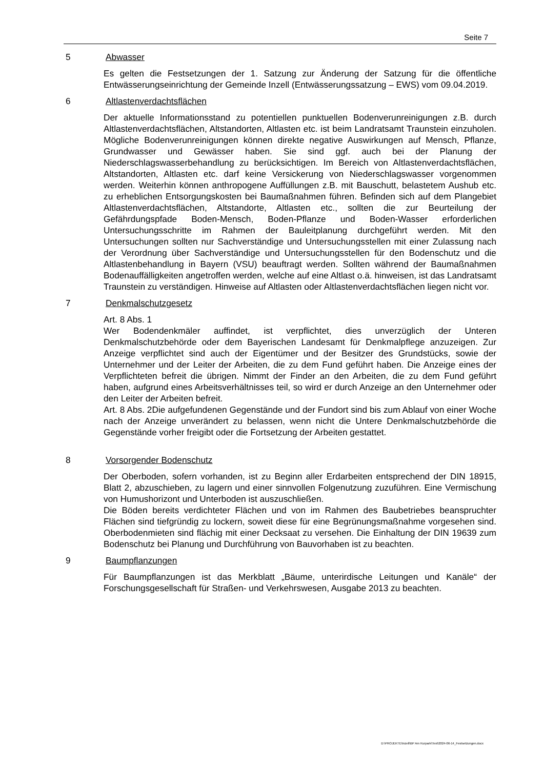Seite 7
5 Abwasser
Es gelten die Festsetzungen der 1. Satzung zur Änderung der Satzung für die öffentliche Entwässerungseinrichtung der Gemeinde Inzell (Entwässerungssatzung – EWS) vom 09.04.2019.
6 Altlastenverdachtsflächen
Der aktuelle Informationsstand zu potentiellen punktuellen Bodenverunreinigungen z.B. durch Altlastenverdachtsflächen, Altstandorten, Altlasten etc. ist beim Landratsamt Traunstein einzuholen. Mögliche Bodenverunreinigungen können direkte negative Auswirkungen auf Mensch, Pflanze, Grundwasser und Gewässer haben. Sie sind ggf. auch bei der Planung der Niederschlagswasserbehandlung zu berücksichtigen. Im Bereich von Altlastenverdachtsflächen, Altstandorten, Altlasten etc. darf keine Versickerung von Niederschlagswasser vorgenommen werden. Weiterhin können anthropogene Auffüllungen z.B. mit Bauschutt, belastetem Aushub etc. zu erheblichen Entsorgungskosten bei Baumaßnahmen führen. Befinden sich auf dem Plangebiet Altlastenverdachtsflächen, Altstandorte, Altlasten etc., sollten die zur Beurteilung der Gefährdungspfade Boden-Mensch, Boden-Pflanze und Boden-Wasser erforderlichen Untersuchungsschritte im Rahmen der Bauleitplanung durchgeführt werden. Mit den Untersuchungen sollten nur Sachverständige und Untersuchungsstellen mit einer Zulassung nach der Verordnung über Sachverständige und Untersuchungsstellen für den Bodenschutz und die Altlastenbehandlung in Bayern (VSU) beauftragt werden. Sollten während der Baumaßnahmen Bodenauffälligkeiten angetroffen werden, welche auf eine Altlast o.ä. hinweisen, ist das Landratsamt Traunstein zu verständigen. Hinweise auf Altlasten oder Altlastenverdachtsflächen liegen nicht vor.
7 Denkmalschutzgesetz
Art. 8 Abs. 1
Wer Bodendenkmäler auffindet, ist verpflichtet, dies unverzüglich der Unteren Denkmalschutzbehörde oder dem Bayerischen Landesamt für Denkmalpflege anzuzeigen. Zur Anzeige verpflichtet sind auch der Eigentümer und der Besitzer des Grundstücks, sowie der Unternehmer und der Leiter der Arbeiten, die zu dem Fund geführt haben. Die Anzeige eines der Verpflichteten befreit die übrigen. Nimmt der Finder an den Arbeiten, die zu dem Fund geführt haben, aufgrund eines Arbeitsverhältnisses teil, so wird er durch Anzeige an den Unternehmer oder den Leiter der Arbeiten befreit.
Art. 8 Abs. 2Die aufgefundenen Gegenstände und der Fundort sind bis zum Ablauf von einer Woche nach der Anzeige unverändert zu belassen, wenn nicht die Untere Denkmalschutzbehörde die Gegenstände vorher freigibt oder die Fortsetzung der Arbeiten gestattet.
8 Vorsorgender Bodenschutz
Der Oberboden, sofern vorhanden, ist zu Beginn aller Erdarbeiten entsprechend der DIN 18915, Blatt 2, abzuschieben, zu lagern und einer sinnvollen Folgenutzung zuzuführen. Eine Vermischung von Humushorizont und Unterboden ist auszuschließen.
Die Böden bereits verdichteter Flächen und von im Rahmen des Baubetriebes beanspruchter Flächen sind tiefgründig zu lockern, soweit diese für eine Begrünungsmaßnahme vorgesehen sind. Oberbodenmieten sind flächig mit einer Decksaat zu versehen. Die Einhaltung der DIN 19639 zum Bodenschutz bei Planung und Durchführung von Bauvorhaben ist zu beachten.
9 Baumpflanzungen
Für Baumpflanzungen ist das Merkblatt „Bäume, unterirdische Leitungen und Kanäle“ der Forschungsgesellschaft für Straßen- und Verkehrswesen, Ausgabe 2013 zu beachten.
D:\PROJEKTE\Inzell\BP Am Kurpark\Text\2024-06-14_Festsetzungen.docx